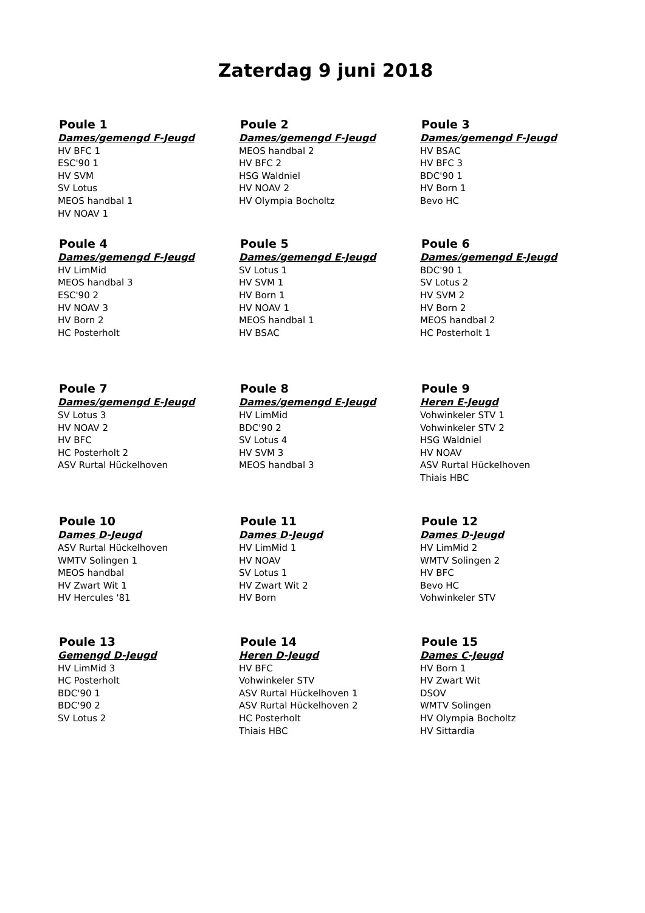Zaterdag 9 juni 2018
Poule 1
Dames/gemengd F-Jeugd
HV BFC 1
ESC'90 1
HV SVM
SV Lotus
MEOS handbal 1
HV NOAV 1
Poule 2
Dames/gemengd F-Jeugd
MEOS handbal 2
HV BFC 2
HSG Waldniel
HV NOAV 2
HV Olympia Bocholtz
Poule 3
Dames/gemengd F-Jeugd
HV BSAC
HV BFC 3
BDC'90 1
HV Born 1
Bevo HC
Poule 4
Dames/gemengd F-Jeugd
HV LimMid
MEOS handbal 3
ESC'90 2
HV NOAV 3
HV Born 2
HC Posterholt
Poule 5
Dames/gemengd E-Jeugd
SV Lotus 1
HV SVM 1
HV Born 1
HV NOAV 1
MEOS handbal 1
HV BSAC
Poule 6
Dames/gemengd E-Jeugd
BDC'90 1
SV Lotus 2
HV SVM 2
HV Born 2
MEOS handbal 2
HC Posterholt 1
Poule 7
Dames/gemengd E-Jeugd
SV Lotus 3
HV NOAV 2
HV BFC
HC Posterholt 2
ASV Rurtal Hückelhoven
Poule 8
Dames/gemengd E-Jeugd
HV LimMid
BDC'90 2
SV Lotus 4
HV SVM 3
MEOS handbal 3
Poule 9
Heren E-Jeugd
Vohwinkeler STV 1
Vohwinkeler STV 2
HSG Waldniel
HV NOAV
ASV Rurtal Hückelhoven
Thiais HBC
Poule 10
Dames D-Jeugd
ASV Rurtal Hückelhoven
WMTV Solingen 1
MEOS handbal
HV Zwart Wit 1
HV Hercules '81
Poule 11
Dames D-Jeugd
HV LimMid 1
HV NOAV
SV Lotus 1
HV Zwart Wit 2
HV Born
Poule 12
Dames D-Jeugd
HV LimMid 2
WMTV Solingen 2
HV BFC
Bevo HC
Vohwinkeler STV
Poule 13
Gemengd D-Jeugd
HV LimMid 3
HC Posterholt
BDC'90 1
BDC'90 2
SV Lotus 2
Poule 14
Heren D-Jeugd
HV BFC
Vohwinkeler STV
ASV Rurtal Hückelhoven 1
ASV Rurtal Hückelhoven 2
HC Posterholt
Thiais HBC
Poule 15
Dames C-Jeugd
HV Born 1
HV Zwart Wit
DSOV
WMTV Solingen
HV Olympia Bocholtz
HV Sittardia